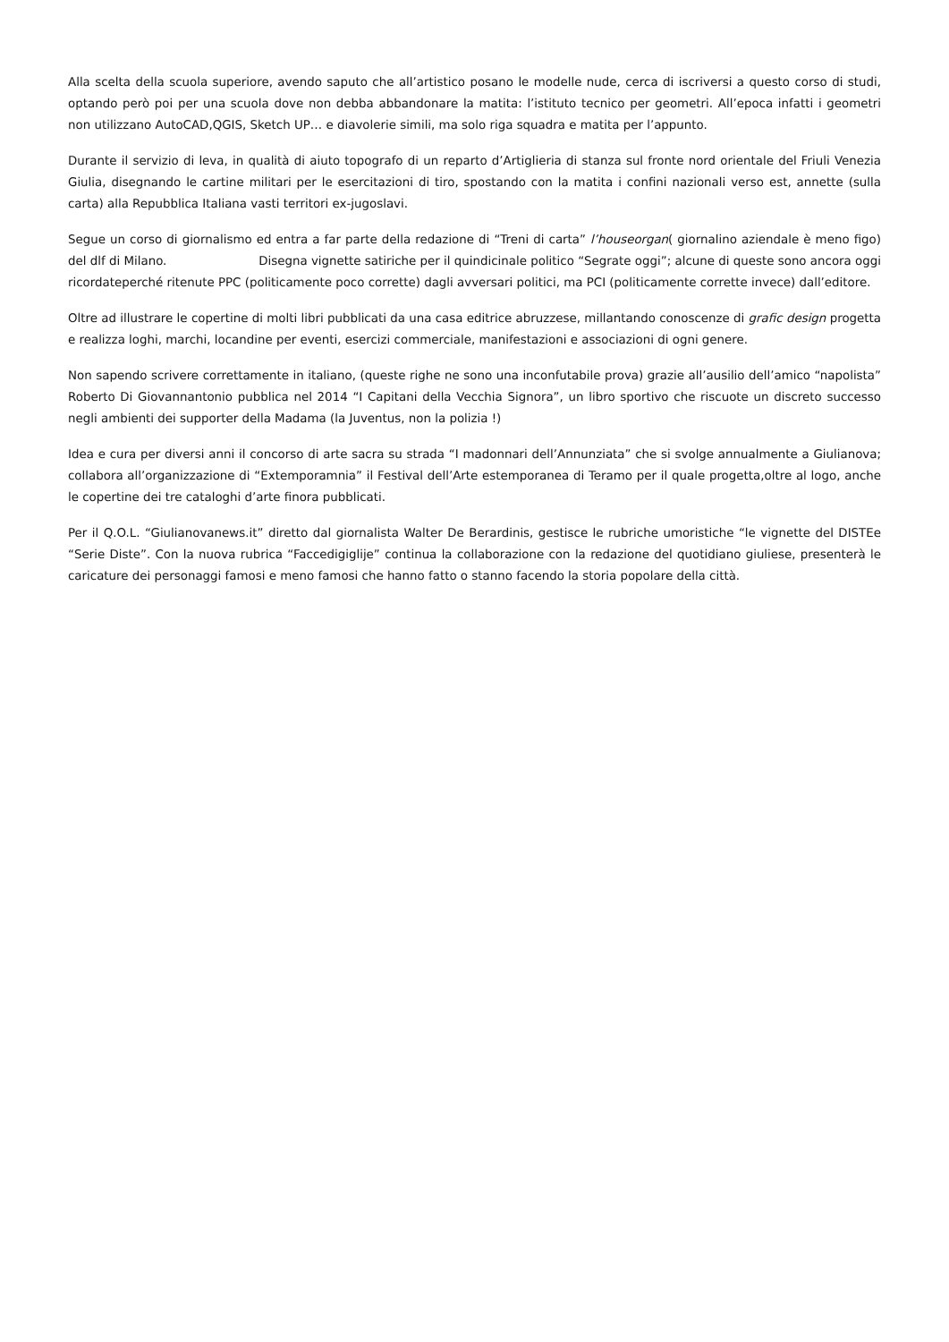Alla scelta della scuola superiore, avendo saputo che all’artistico posano le modelle nude, cerca di iscriversi a questo corso di studi, optando però poi per una scuola dove non debba abbandonare la matita: l’istituto tecnico per geometri. All’epoca infatti i geometri non utilizzano AutoCAD,QGIS, Sketch UP… e diavolerie simili, ma solo riga squadra e matita per l’appunto.
Durante il servizio di leva, in qualità di aiuto topografo di un reparto d’Artiglieria di stanza sul fronte nord orientale del Friuli Venezia Giulia, disegnando le cartine militari per le esercitazioni di tiro, spostando con la matita i confini nazionali verso est, annette (sulla carta) alla Repubblica Italiana vasti territori ex-jugoslavi.
Segue un corso di giornalismo ed entra a far parte della redazione di “Treni di carta” l’houseorgan( giornalino aziendale è meno figo) del dlf di Milano. Disegna vignette satiriche per il quindicinale politico “Segrate oggi”; alcune di queste sono ancora oggi ricordateperché ritenute PPC (politicamente poco corrette) dagli avversari politici, ma PCI (politicamente corrette invece) dall’editore.
Oltre ad illustrare le copertine di molti libri pubblicati da una casa editrice abruzzese, millantando conoscenze di grafic design progetta e realizza loghi, marchi, locandine per eventi, esercizi commerciale, manifestazioni e associazioni di ogni genere.
Non sapendo scrivere correttamente in italiano, (queste righe ne sono una inconfutabile prova) grazie all’ausilio dell’amico “napolista” Roberto Di Giovannantonio pubblica nel 2014 “I Capitani della Vecchia Signora”, un libro sportivo che riscuote un discreto successo negli ambienti dei supporter della Madama (la Juventus, non la polizia !)
Idea e cura per diversi anni il concorso di arte sacra su strada “I madonnari dell’Annunziata” che si svolge annualmente a Giulianova; collabora all’organizzazione di “Extemporamnia” il Festival dell’Arte estemporanea di Teramo per il quale progetta,oltre al logo, anche le copertine dei tre cataloghi d’arte finora pubblicati.
Per il Q.O.L. “Giulianovanews.it” diretto dal giornalista Walter De Berardinis, gestisce le rubriche umoristiche “le vignette del DISTEe “Serie Diste”. Con la nuova rubrica “Faccedigiglije” continua la collaborazione con la redazione del quotidiano giuliese, presenterà le caricature dei personaggi famosi e meno famosi che hanno fatto o stanno facendo la storia popolare della città.